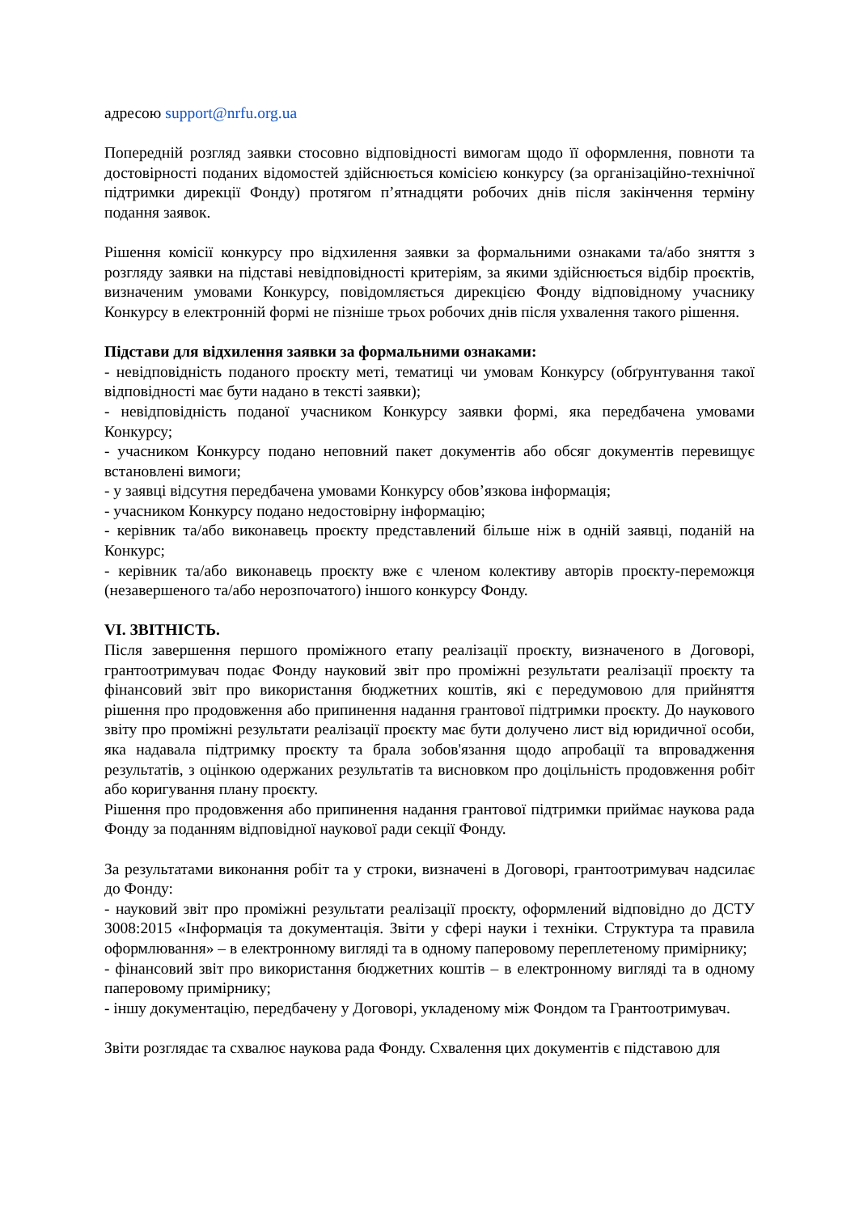адресою support@nrfu.org.ua
Попередній розгляд заявки стосовно відповідності вимогам щодо її оформлення, повноти та достовірності поданих відомостей здійснюється комісією конкурсу (за організаційно-технічної підтримки дирекції Фонду) протягом п’ятнадцяти робочих днів після закінчення терміну подання заявок.
Рішення комісії конкурсу про відхилення заявки за формальними ознаками та/або зняття з розгляду заявки на підставі невідповідності критеріям, за якими здійснюється відбір проєктів, визначеним умовами Конкурсу, повідомляється дирекцією Фонду відповідному учаснику Конкурсу в електронній формі не пізніше трьох робочих днів після ухвалення такого рішення.
Підстави для відхилення заявки за формальними ознаками:
- невідповідність поданого проєкту меті, тематиці чи умовам Конкурсу (обґрунтування такої відповідності має бути надано в тексті заявки);
- невідповідність поданої учасником Конкурсу заявки формі, яка передбачена умовами Конкурсу;
- учасником Конкурсу подано неповний пакет документів або обсяг документів перевищує встановлені вимоги;
- у заявці відсутня передбачена умовами Конкурсу обов’язкова інформація;
- учасником Конкурсу подано недостовірну інформацію;
- керівник та/або виконавець проєкту представлений більше ніж в одній заявці, поданій на Конкурс;
- керівник та/або виконавець проєкту вже є членом колективу авторів проєкту-переможця (незавершеного та/або нерозпочатого) іншого конкурсу Фонду.
VI. ЗВІТНІСТЬ.
Після завершення першого проміжного етапу реалізації проєкту, визначеного в Договорі, грантоотримувач подає Фонду науковий звіт про проміжні результати реалізації проєкту та фінансовий звіт про використання бюджетних коштів, які є передумовою для прийняття рішення про продовження або припинення надання грантової підтримки проєкту. До наукового звіту про проміжні результати реалізації проєкту має бути долучено лист від юридичної особи, яка надавала підтримку проєкту та брала зобов'язання щодо апробації та впровадження результатів, з оцінкою одержаних результатів та висновком про доцільність продовження робіт або коригування плану проєкту.
Рішення про продовження або припинення надання грантової підтримки приймає наукова рада Фонду за поданням відповідної наукової ради секції Фонду.
За результатами виконання робіт та у строки, визначені в Договорі, грантоотримувач надсилає до Фонду:
- науковий звіт про проміжні результати реалізації проєкту, оформлений відповідно до ДСТУ 3008:2015 «Інформація та документація. Звіти у сфері науки і техніки. Структура та правила оформлювання» – в електронному вигляді та в одному паперовому переплетеному примірнику;
- фінансовий звіт про використання бюджетних коштів – в електронному вигляді та в одному паперовому примірнику;
- іншу документацію, передбачену у Договорі, укладеному між Фондом та Грантоотримувач.
Звіти розглядає та схвалює наукова рада Фонду. Схвалення цих документів є підставою для